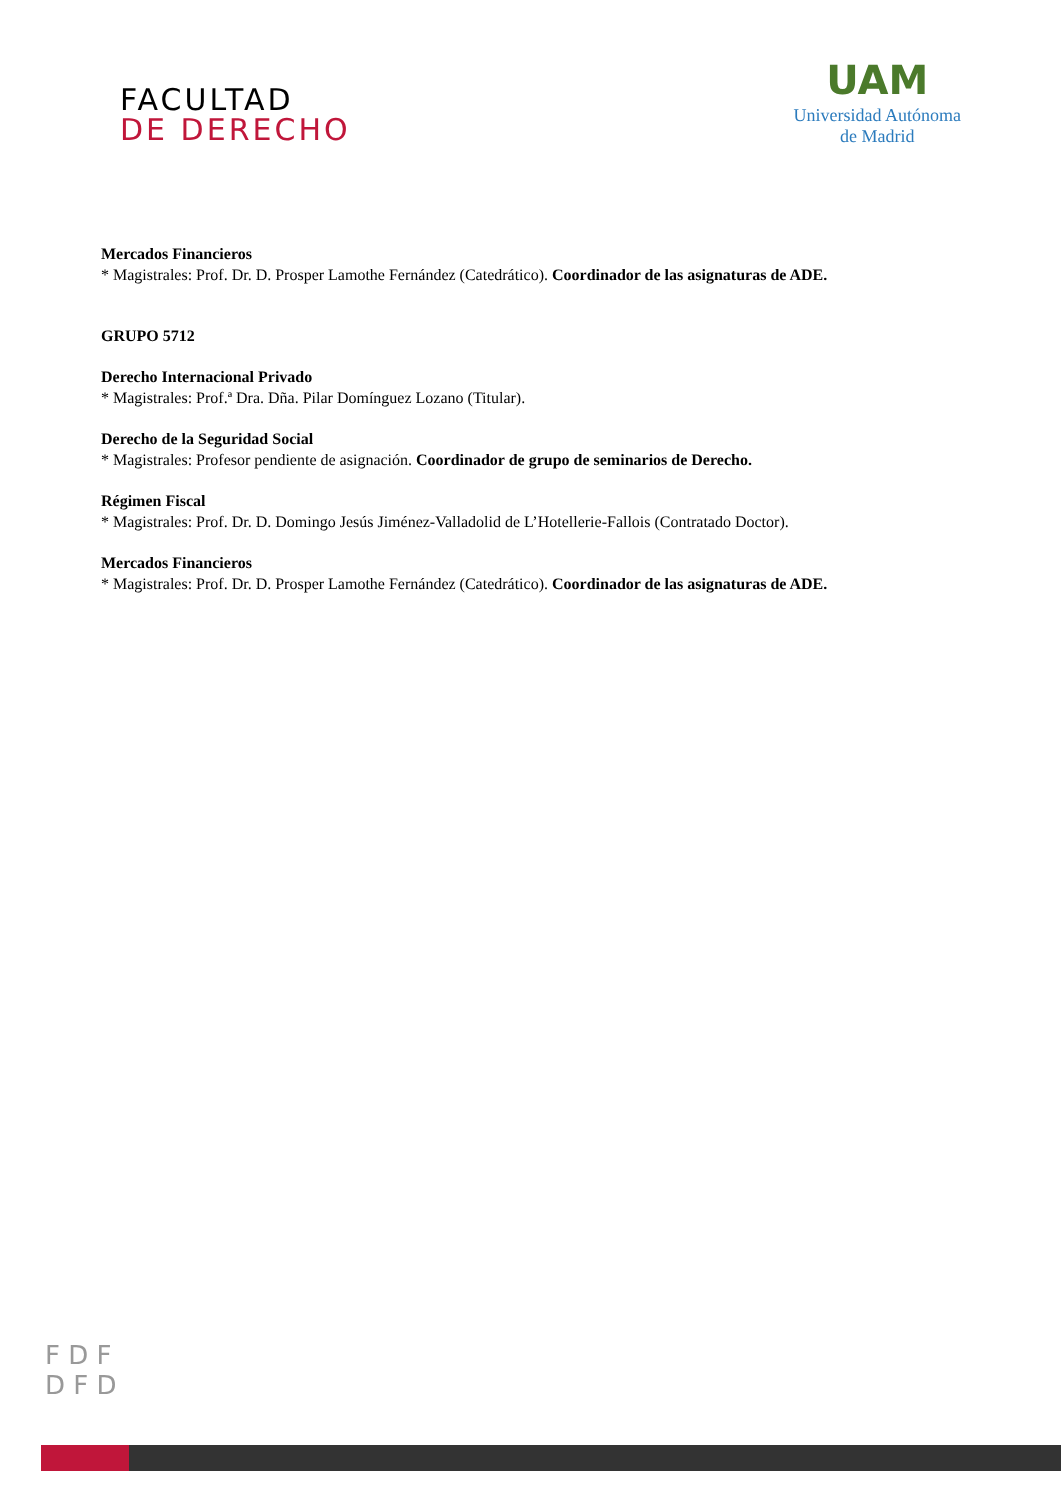FACULTAD
DE DERECHO
UAM
Universidad Autónoma
de Madrid
Mercados Financieros
* Magistrales: Prof. Dr. D. Prosper Lamothe Fernández (Catedrático). Coordinador de las asignaturas de ADE.
GRUPO 5712
Derecho Internacional Privado
* Magistrales: Prof.ª Dra. Dña. Pilar Domínguez Lozano (Titular).
Derecho de la Seguridad Social
* Magistrales: Profesor pendiente de asignación. Coordinador de grupo de seminarios de Derecho.
Régimen Fiscal
* Magistrales: Prof. Dr. D. Domingo Jesús Jiménez-Valladolid de L’Hotellerie-Fallois (Contratado Doctor).
Mercados Financieros
* Magistrales: Prof. Dr. D. Prosper Lamothe Fernández (Catedrático). Coordinador de las asignaturas de ADE.
F D F
D F D